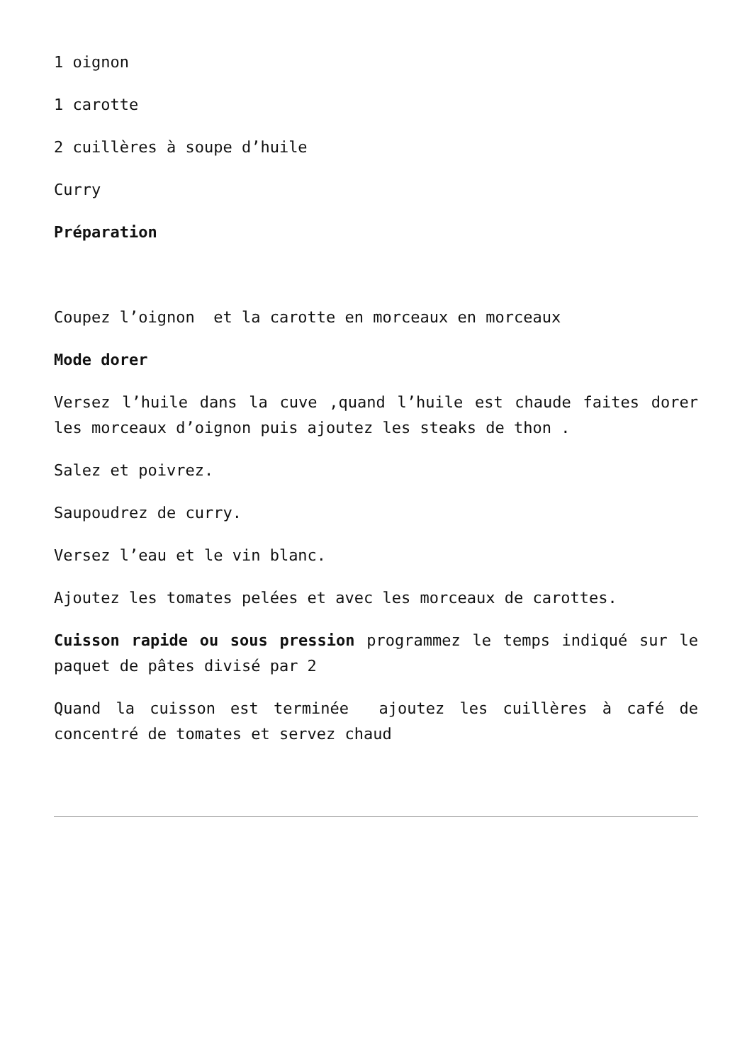1 oignon
1 carotte
2 cuillères à soupe d’huile
Curry
Préparation
Coupez l’oignon et la carotte en morceaux en morceaux
Mode dorer
Versez l’huile dans la cuve ,quand l’huile est chaude faites dorer les morceaux d’oignon puis ajoutez les steaks de thon .
Salez et poivrez.
Saupoudrez de curry.
Versez l’eau et le vin blanc.
Ajoutez les tomates pelées et avec les morceaux de carottes.
Cuisson rapide ou sous pression programmez le temps indiqué sur le paquet de pâtes divisé par 2
Quand la cuisson est terminée ajoutez les cuillères à café de concentré de tomates et servez chaud